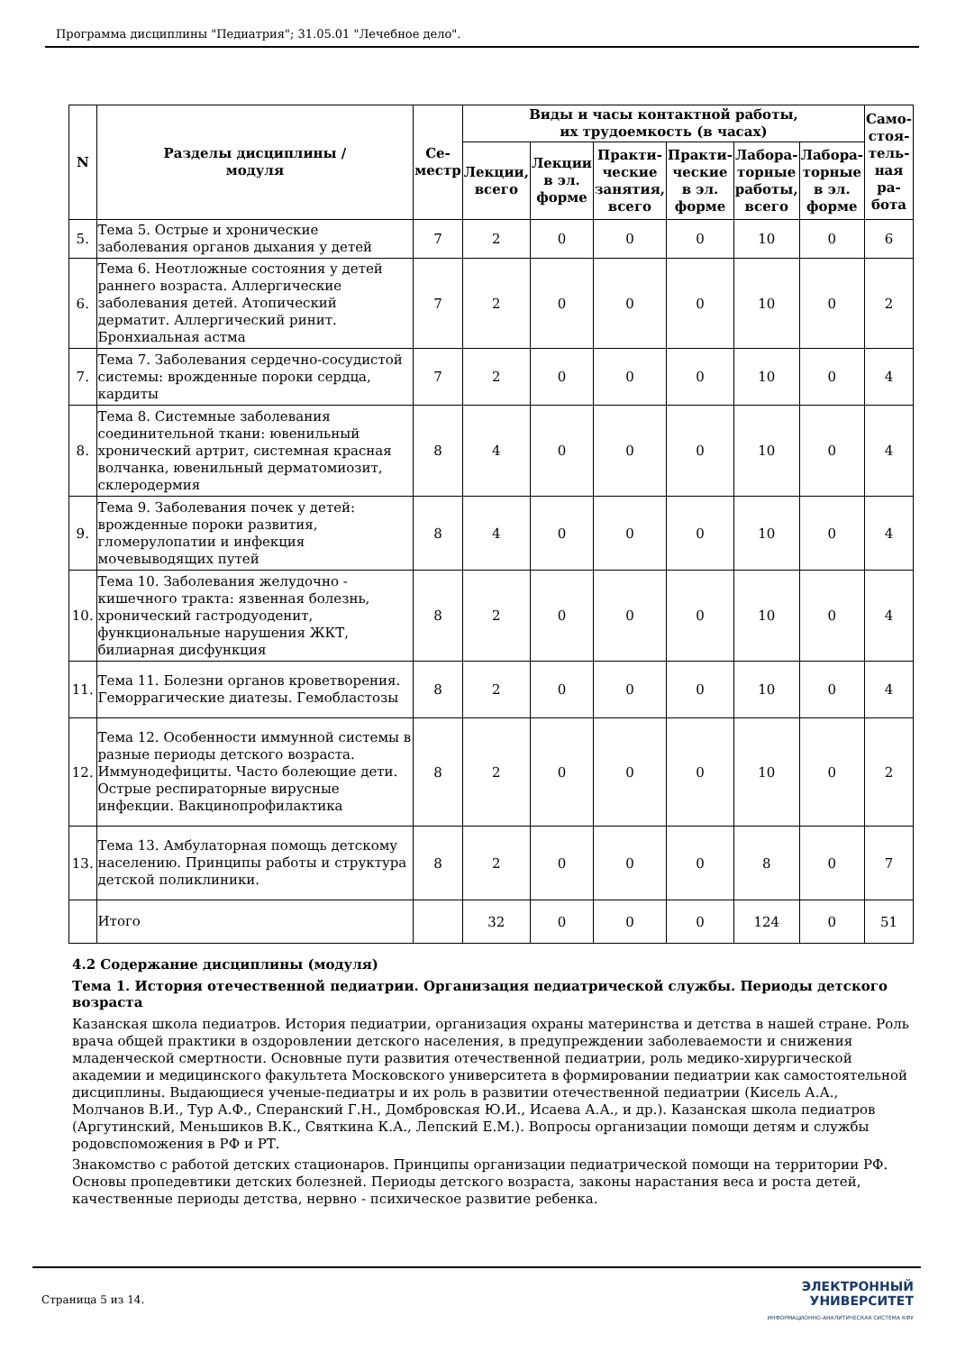Программа дисциплины "Педиатрия"; 31.05.01 "Лечебное дело".
| N | Разделы дисциплины / модуля | Се- местр | Виды и часы контактной работы, их трудоемкость (в часах) | | | | | | Само- стоя- тель- ная ра- бота |
| --- | --- | --- | --- | --- | --- | --- | --- | --- | --- |
| | | | Лекции, всего | Лекции в эл. форме | Практи- ческие занятия, всего | Практи- ческие в эл. форме | Лабора- торные работы, всего | Лабора- торные в эл. форме | |
| 5. | Тема 5. Острые и хронические заболевания органов дыхания у детей | 7 | 2 | 0 | 0 | 0 | 10 | 0 | 6 |
| 6. | Тема 6. Неотложные состояния у детей раннего возраста. Аллергические заболевания детей. Атопический дерматит. Аллергический ринит. Бронхиальная астма | 7 | 2 | 0 | 0 | 0 | 10 | 0 | 2 |
| 7. | Тема 7. Заболевания сердечно-сосудистой системы: врожденные пороки сердца, кардиты | 7 | 2 | 0 | 0 | 0 | 10 | 0 | 4 |
| 8. | Тема 8. Системные заболевания соединительной ткани: ювенильный хронический артрит, системная красная волчанка, ювенильный дерматомиозит, склеродермия | 8 | 4 | 0 | 0 | 0 | 10 | 0 | 4 |
| 9. | Тема 9. Заболевания почек у детей: врожденные пороки развития, гломерулопатии и инфекция мочевыводящих путей | 8 | 4 | 0 | 0 | 0 | 10 | 0 | 4 |
| 10. | Тема 10. Заболевания желудочно - кишечного тракта: язвенная болезнь, хронический гастродуоденит, функциональные нарушения ЖКТ, билиарная дисфункция | 8 | 2 | 0 | 0 | 0 | 10 | 0 | 4 |
| 11. | Тема 11. Болезни органов кроветворения. Геморрагические диатезы. Гемобластозы | 8 | 2 | 0 | 0 | 0 | 10 | 0 | 4 |
| 12. | Тема 12. Особенности иммунной системы в разные периоды детского возраста. Иммунодефициты. Часто болеющие дети. Острые респираторные вирусные инфекции. Вакцинопрофилактика | 8 | 2 | 0 | 0 | 0 | 10 | 0 | 2 |
| 13. | Тема 13. Амбулаторная помощь детскому населению. Принципы работы и структура детской поликлиники. | 8 | 2 | 0 | 0 | 0 | 8 | 0 | 7 |
| | Итого | | 32 | 0 | 0 | 0 | 124 | 0 | 51 |
4.2 Содержание дисциплины (модуля)
Тема 1. История отечественной педиатрии. Организация педиатрической службы. Периоды детского возраста
Казанская школа педиатров. История педиатрии, организация охраны материнства и детства в нашей стране. Роль врача общей практики в оздоровлении детского населения, в предупреждении заболеваемости и снижения младенческой смертности. Основные пути развития отечественной педиатрии, роль медико-хирургической академии и медицинского факультета Московского университета в формировании педиатрии как самостоятельной дисциплины. Выдающиеся ученые-педиатры и их роль в развитии отечественной педиатрии (Кисель А.А., Молчанов В.И., Тур А.Ф., Сперанский Г.Н., Домбровская Ю.И., Исаева А.А., и др.). Казанская школа педиатров (Аргутинский, Меньшиков В.К., Святкина К.А., Лепский Е.М.). Вопросы организации помощи детям и службы родовспоможения в РФ и РТ.
Знакомство с работой детских стационаров. Принципы организации педиатрической помощи на территории РФ. Основы пропедевтики детских болезней. Периоды детского возраста, законы нарастания веса и роста детей, качественные периоды детства, нервно - психическое развитие ребенка.
Страница 5 из 14.
ЭЛЕКТРОННЫЙ
УНИВЕРСИТЕТ
ИНФОРМАЦИОННО-АНАЛИТИЧЕСКАЯ СИСТЕМА КФУ